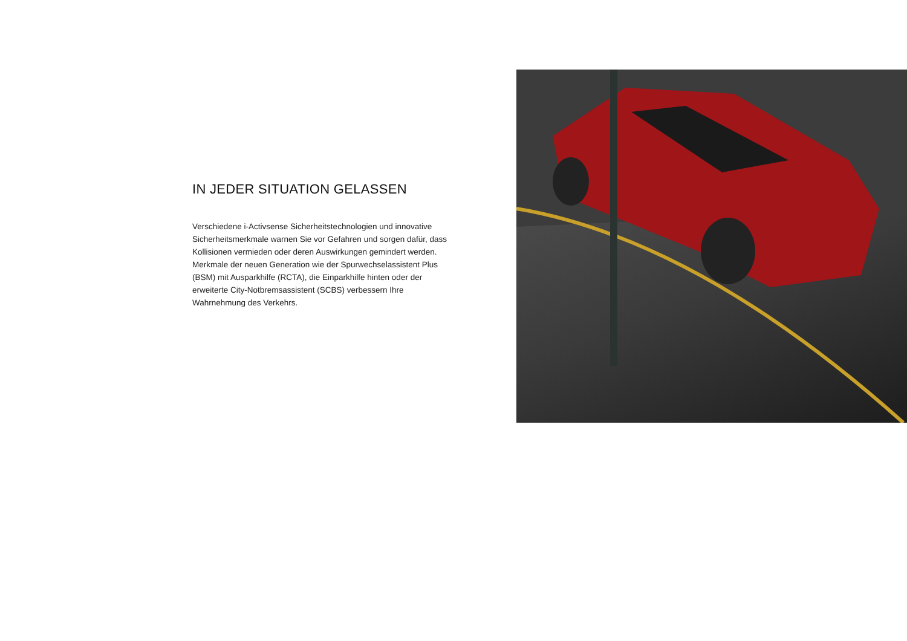IN JEDER SITUATION GELASSEN
Verschiedene i-Activsense Sicherheitstechnologien und innovative Sicherheitsmerkmale warnen Sie vor Gefahren und sorgen dafür, dass Kollisionen vermieden oder deren Auswirkungen gemindert werden. Merkmale der neuen Generation wie der Spurwechselassistent Plus (BSM) mit Ausparkhilfe (RCTA), die Einparkhilfe hinten oder der erweiterte City-Notbremsassistent (SCBS) verbessern Ihre Wahrnehmung des Verkehrs.